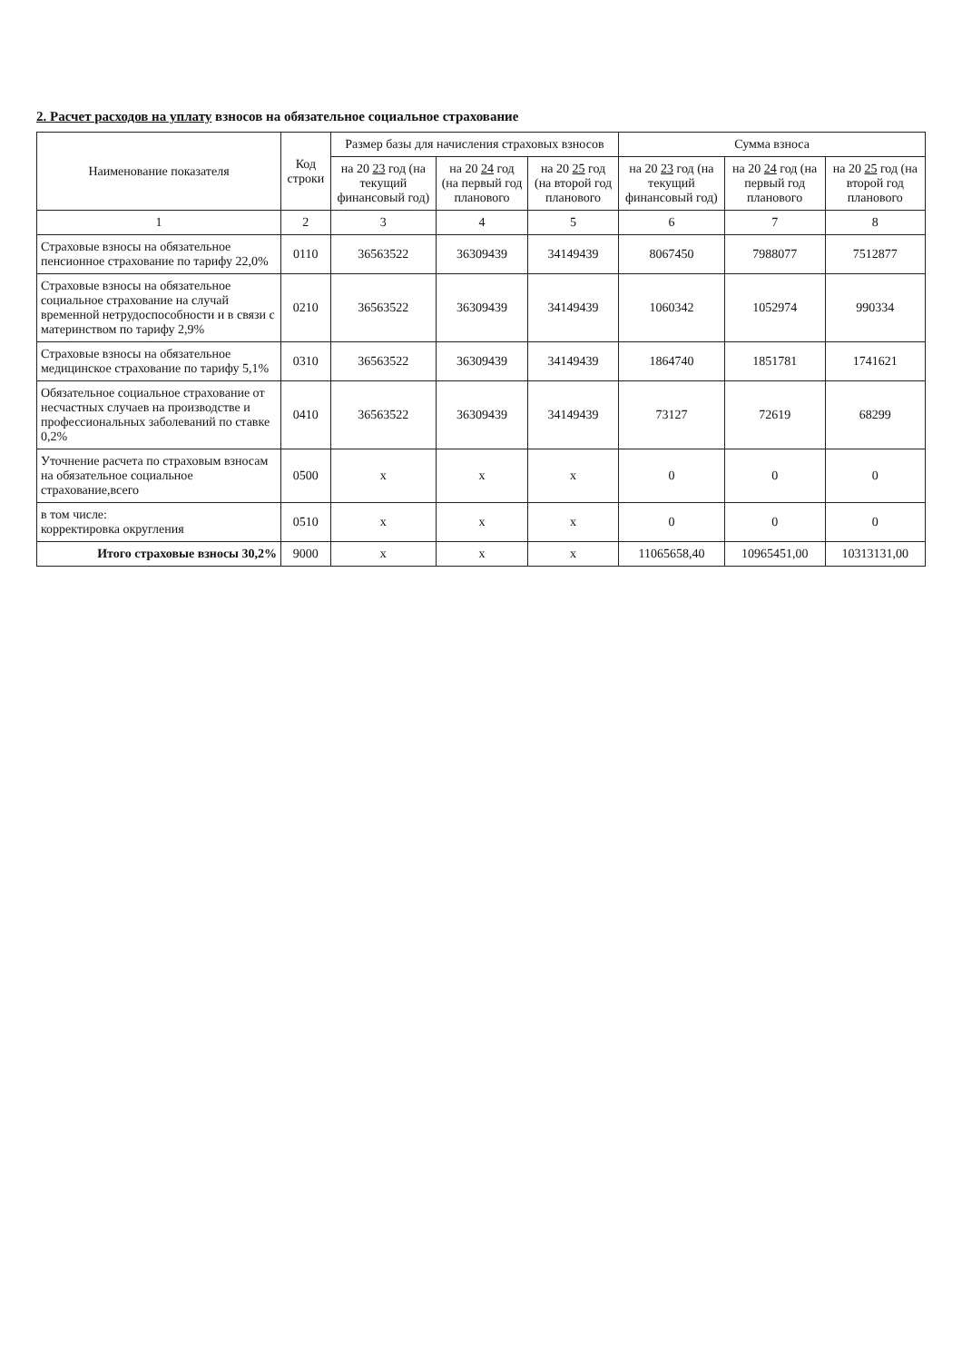2. Расчет расходов на уплату взносов на обязательное социальное страхование
| Наименование показателя | Код строки | Размер базы для начисления страховых взносов | | | Сумма взноса | | |
| --- | --- | --- | --- | --- | --- | --- | --- |
| | | на 20 23 год (на текущий финансовый год) | на 20 24 год (на первый год планового | на 20 25 год (на второй год планового | на 20 23 год (на текущий финансовый год) | на 20 24 год (на первый год планового | на 20 25 год (на второй год планового |
| 1 | 2 | 3 | 4 | 5 | 6 | 7 | 8 |
| Страховые взносы на обязательное пенсионное страхование по тарифу 22,0% | 0110 | 36563522 | 36309439 | 34149439 | 8067450 | 7988077 | 7512877 |
| Страховые взносы на обязательное социальное страхование на случай временной нетрудоспособности и в связи с материнством по тарифу 2,9% | 0210 | 36563522 | 36309439 | 34149439 | 1060342 | 1052974 | 990334 |
| Страховые взносы на обязательное медицинское страхование по тарифу 5,1% | 0310 | 36563522 | 36309439 | 34149439 | 1864740 | 1851781 | 1741621 |
| Обязательное социальное страхование от несчастных случаев на производстве и профессиональных заболеваний по ставке 0,2% | 0410 | 36563522 | 36309439 | 34149439 | 73127 | 72619 | 68299 |
| Уточнение расчета по страховым взносам на обязательное социальное страхование,всего | 0500 | х | х | х | 0 | 0 | 0 |
| в том числе: корректировка округления | 0510 | х | х | х | 0 | 0 | 0 |
| Итого страховые взносы 30,2% | 9000 | х | х | х | 11065658,40 | 10965451,00 | 10313131,00 |